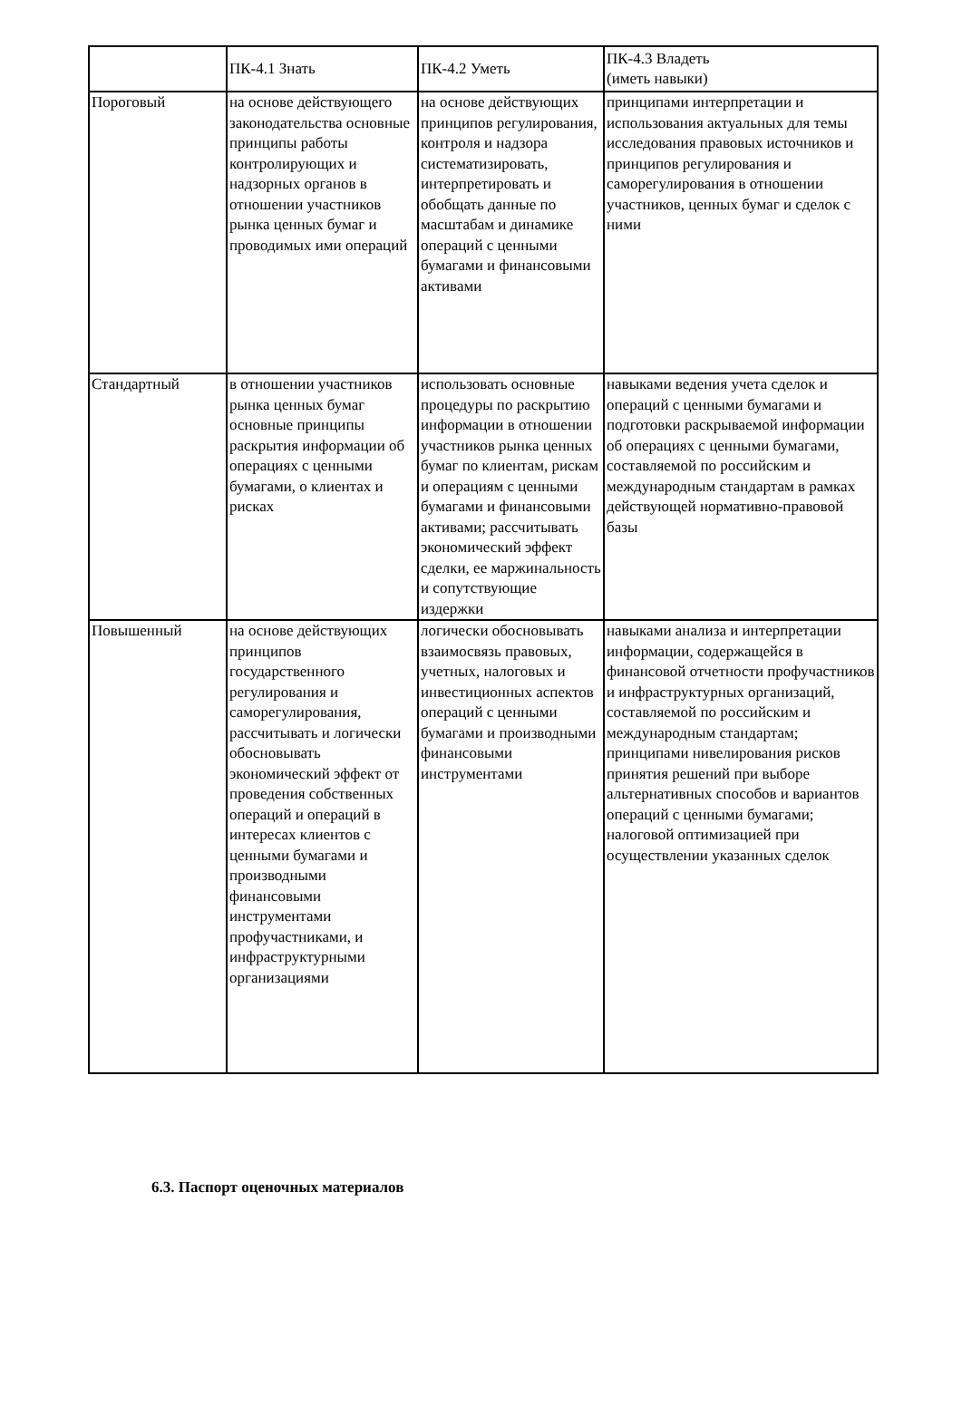| | ПК-4.1 Знать | ПК-4.2 Уметь | ПК-4.3 Владеть (иметь навыки) |
| --- | --- | --- | --- |
| Пороговый | на основе действующего законодательства основные принципы работы контролирующих и надзорных органов в отношении участников рынка ценных бумаг и проводимых ими операций | на основе действующих принципов регулирования, контроля и надзора систематизировать, интерпретировать и обобщать данные по масштабам и динамике операций с ценными бумагами и финансовыми активами | принципами интерпретации и использования актуальных для темы исследования правовых источников и принципов регулирования и саморегулирования в отношении участников, ценных бумаг и сделок с ними |
| Стандартный | в отношении участников рынка ценных бумаг основные принципы раскрытия информации об операциях с ценными бумагами, о клиентах и рисках | использовать основные процедуры по раскрытию информации в отношении участников рынка ценных бумаг по клиентам, рискам и операциям с ценными бумагами и финансовыми активами; рассчитывать экономический эффект сделки, ее маржинальность и сопутствующие издержки | навыками ведения учета сделок и операций с ценными бумагами и подготовки раскрываемой информации об операциях с ценными бумагами, составляемой по российским и международным стандартам в рамках действующей нормативно-правовой базы |
| Повышенный | на основе действующих принципов государственного регулирования и саморегулирования, рассчитывать и логически обосновывать экономический эффект от проведения собственных операций и операций в интересах клиентов с ценными бумагами и производными финансовыми инструментами профучастниками, и инфраструктурными организациями | логически обосновывать взаимосвязь правовых, учетных, налоговых и инвестиционных аспектов операций с ценными бумагами и производными финансовыми инструментами | навыками анализа и интерпретации информации, содержащейся в финансовой отчетности профучастников и инфраструктурных организаций, составляемой по российским и международным стандартам; принципами нивелирования рисков принятия решений при выборе альтернативных способов и вариантов операций с ценными бумагами; налоговой оптимизацией при осуществлении указанных сделок |
6.3. Паспорт оценочных материалов